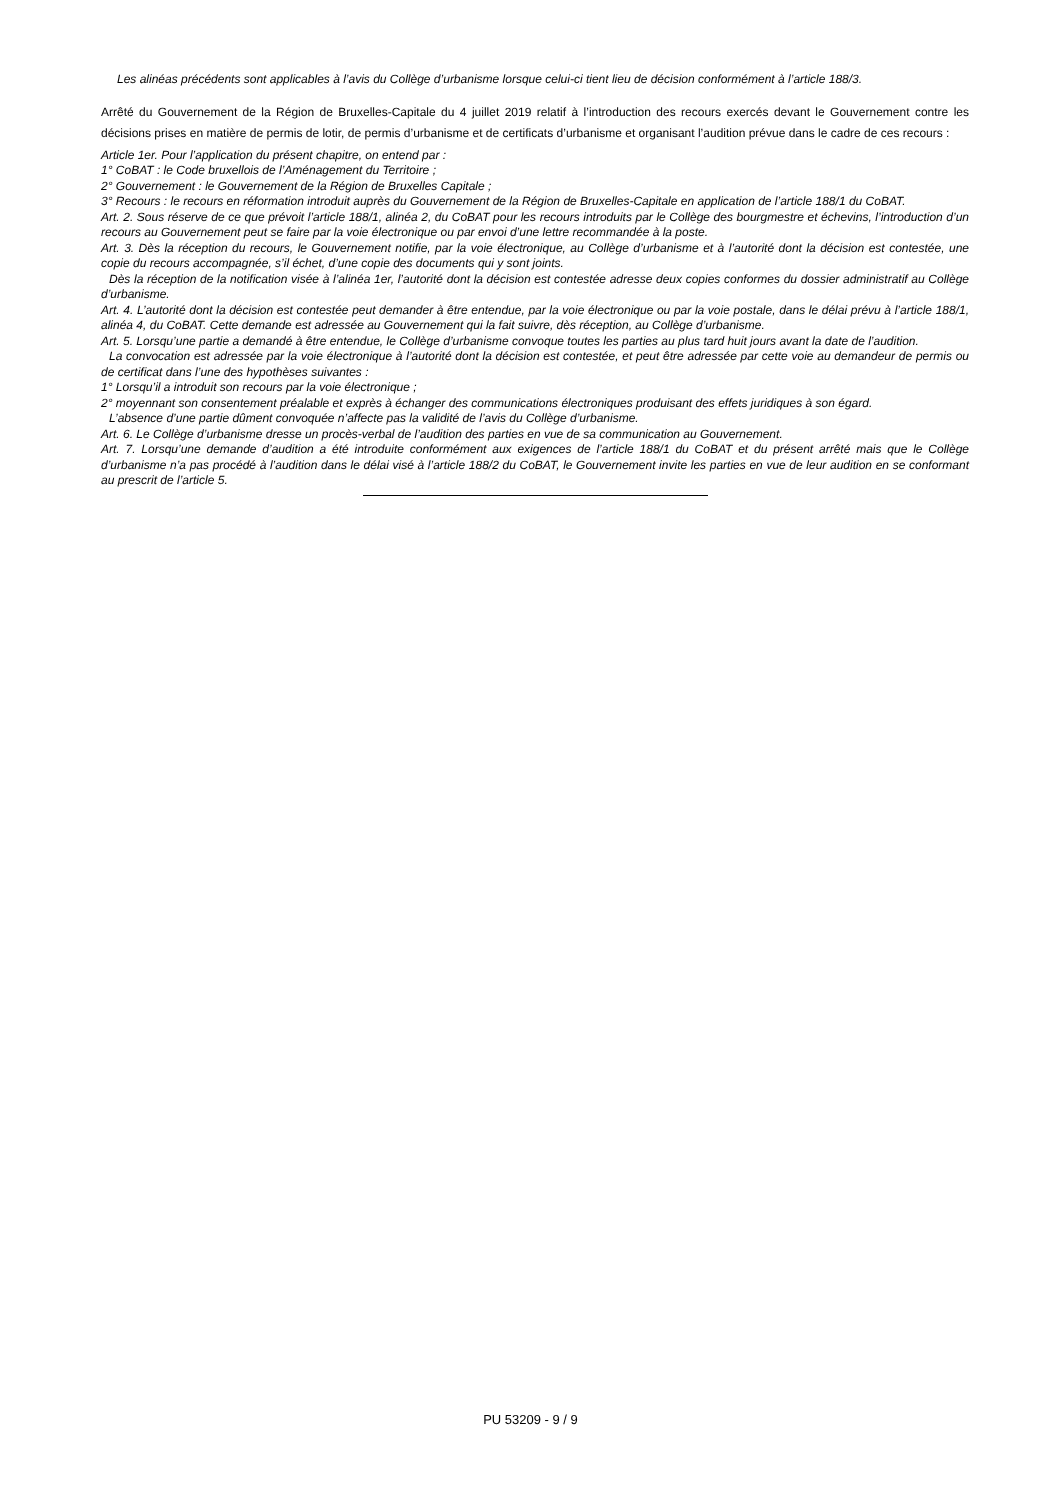Les alinéas précédents sont applicables à l’avis du Collège d’urbanisme lorsque celui-ci tient lieu de décision conformément à l’article 188/3.
Arrêté du Gouvernement de la Région de Bruxelles-Capitale du 4 juillet 2019 relatif à l’introduction des recours exercés devant le Gouvernement contre les décisions prises en matière de permis de lotir, de permis d’urbanisme et de certificats d’urbanisme et organisant l’audition prévue dans le cadre de ces recours :
Article 1er. Pour l’application du présent chapitre, on entend par :
1° CoBAT : le Code bruxellois de l’Aménagement du Territoire ;
2° Gouvernement : le Gouvernement de la Région de Bruxelles Capitale ;
3° Recours : le recours en réformation introduit auprès du Gouvernement de la Région de Bruxelles-Capitale en application de l’article 188/1 du CoBAT.
Art. 2. Sous réserve de ce que prévoit l’article 188/1, alinéa 2, du CoBAT pour les recours introduits par le Collège des bourgmestre et échevins, l’introduction d’un recours au Gouvernement peut se faire par la voie électronique ou par envoi d’une lettre recommandée à la poste.
Art. 3. Dès la réception du recours, le Gouvernement notifie, par la voie électronique, au Collège d’urbanisme et à l’autorité dont la décision est contestée, une copie du recours accompagnée, s’il échet, d’une copie des documents qui y sont joints.
Dès la réception de la notification visée à l’alinéa 1er, l’autorité dont la décision est contestée adresse deux copies conformes du dossier administratif au Collège d’urbanisme.
Art. 4. L’autorité dont la décision est contestée peut demander à être entendue, par la voie électronique ou par la voie postale, dans le délai prévu à l’article 188/1, alinéa 4, du CoBAT. Cette demande est adressée au Gouvernement qui la fait suivre, dès réception, au Collège d’urbanisme.
Art. 5. Lorsqu’une partie a demandé à être entendue, le Collège d’urbanisme convoque toutes les parties au plus tard huit jours avant la date de l’audition.
La convocation est adressée par la voie électronique à l’autorité dont la décision est contestée, et peut être adressée par cette voie au demandeur de permis ou de certificat dans l’une des hypothèses suivantes :
1° Lorsqu’il a introduit son recours par la voie électronique ;
2° moyennant son consentement préalable et exprès à échanger des communications électroniques produisant des effets juridiques à son égard.
L’absence d’une partie dûment convoquée n’affecte pas la validité de l’avis du Collège d’urbanisme.
Art. 6. Le Collège d’urbanisme dresse un procès-verbal de l’audition des parties en vue de sa communication au Gouvernement.
Art. 7. Lorsqu’une demande d’audition a été introduite conformément aux exigences de l’article 188/1 du CoBAT et du présent arrêté mais que le Collège d’urbanisme n’a pas procédé à l’audition dans le délai visé à l’article 188/2 du CoBAT, le Gouvernement invite les parties en vue de leur audition en se conformant au prescrit de l’article 5.
PU 53209 - 9 / 9